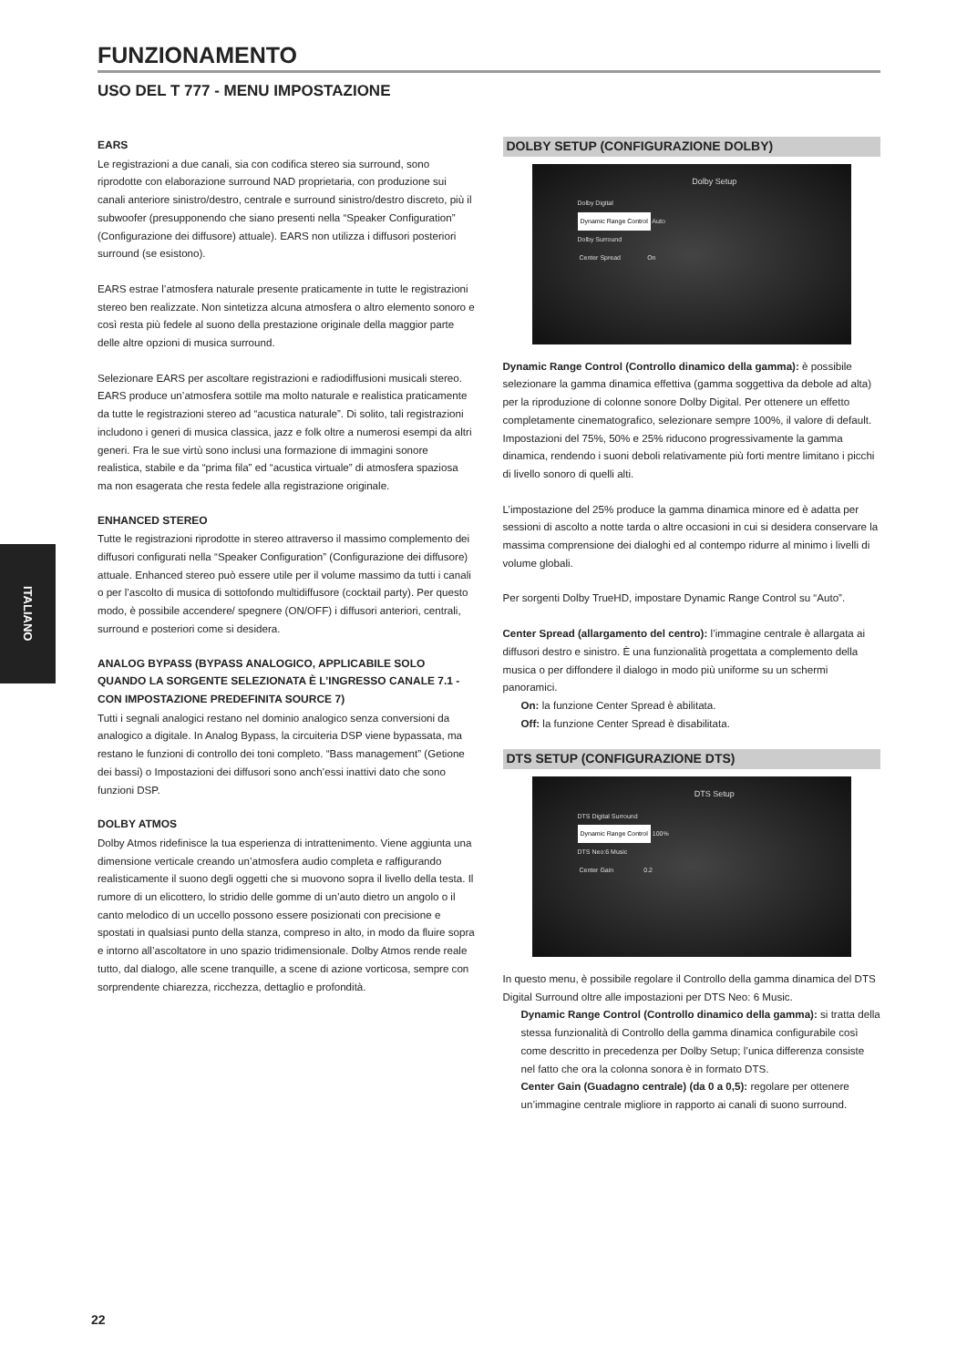ITALIANO
FUNZIONAMENTO
USO DEL T 777 - MENU IMPOSTAZIONE
EARS
Le registrazioni a due canali, sia con codifica stereo sia surround, sono riprodotte con elaborazione surround NAD proprietaria, con produzione sui canali anteriore sinistro/destro, centrale e surround sinistro/destro discreto, più il subwoofer (presupponendo che siano presenti nella “Speaker Configuration” (Configurazione dei diffusore) attuale). EARS non utilizza i diffusori posteriori surround (se esistono).
EARS estrae l’atmosfera naturale presente praticamente in tutte le registrazioni stereo ben realizzate. Non sintetizza alcuna atmosfera o altro elemento sonoro e così resta più fedele al suono della prestazione originale della maggior parte delle altre opzioni di musica surround.
Selezionare EARS per ascoltare registrazioni e radiodiffusioni musicali stereo. EARS produce un’atmosfera sottile ma molto naturale e realistica praticamente da tutte le registrazioni stereo ad “acustica naturale”. Di solito, tali registrazioni includono i generi di musica classica, jazz e folk oltre a numerosi esempi da altri generi. Fra le sue virtù sono inclusi una formazione di immagini sonore realistica, stabile e da “prima fila” ed “acustica virtuale” di atmosfera spaziosa ma non esagerata che resta fedele alla registrazione originale.
ENHANCED STEREO
Tutte le registrazioni riprodotte in stereo attraverso il massimo complemento dei diffusori configurati nella “Speaker Configuration” (Configurazione dei diffusore) attuale. Enhanced stereo può essere utile per il volume massimo da tutti i canali o per l’ascolto di musica di sottofondo multidiffusore (cocktail party). Per questo modo, è possibile accendere/ spegnere (ON/OFF) i diffusori anteriori, centrali, surround e posteriori come si desidera.
ANALOG BYPASS (BYPASS ANALOGICO, APPLICABILE SOLO QUANDO LA SORGENTE SELEZIONATA È L’INGRESSO CANALE 7.1 - CON IMPOSTAZIONE PREDEFINITA SOURCE 7)
Tutti i segnali analogici restano nel dominio analogico senza conversioni da analogico a digitale. In Analog Bypass, la circuiteria DSP viene bypassata, ma restano le funzioni di controllo dei toni completo. “Bass management” (Getione dei bassi) o Impostazioni dei diffusori sono anch’essi inattivi dato che sono funzioni DSP.
DOLBY ATMOS
Dolby Atmos ridefinisce la tua esperienza di intrattenimento. Viene aggiunta una dimensione verticale creando un’atmosfera audio completa e raffigurando realisticamente il suono degli oggetti che si muovono sopra il livello della testa. Il rumore di un elicottero, lo stridio delle gomme di un’auto dietro un angolo o il canto melodico di un uccello possono essere posizionati con precisione e spostati in qualsiasi punto della stanza, compreso in alto, in modo da fluire sopra e intorno all’ascoltatore in uno spazio tridimensionale. Dolby Atmos rende reale tutto, dal dialogo, alle scene tranquille, a scene di azione vorticosa, sempre con sorprendente chiarezza, ricchezza, dettaglio e profondità.
DOLBY SETUP (CONFIGURAZIONE DOLBY)
Dolby Setup
Dolby Digital
Dynamic Range Control Auto
Dolby Surround
Center Spread On
Dynamic Range Control (Controllo dinamico della gamma): è possibile selezionare la gamma dinamica effettiva (gamma soggettiva da debole ad alta) per la riproduzione di colonne sonore Dolby Digital. Per ottenere un effetto completamente cinematografico, selezionare sempre 100%, il valore di default. Impostazioni del 75%, 50% e 25% riducono progressivamente la gamma dinamica, rendendo i suoni deboli relativamente più forti mentre limitano i picchi di livello sonoro di quelli alti.
L’impostazione del 25% produce la gamma dinamica minore ed è adatta per sessioni di ascolto a notte tarda o altre occasioni in cui si desidera conservare la massima comprensione dei dialoghi ed al contempo ridurre al minimo i livelli di volume globali.
Per sorgenti Dolby TrueHD, impostare Dynamic Range Control su “Auto”.
Center Spread (allargamento del centro): l’immagine centrale è allargata ai diffusori destro e sinistro. È una funzionalità progettata a complemento della musica o per diffondere il dialogo in modo più uniforme su un schermi panoramici.
On: la funzione Center Spread è abilitata.
Off: la funzione Center Spread è disabilitata.
DTS SETUP (CONFIGURAZIONE DTS)
DTS Setup
DTS Digital Surround
Dynamic Range Control 100%
DTS Neo:6 Music
Center Gain 0.2
In questo menu, è possibile regolare il Controllo della gamma dinamica del DTS Digital Surround oltre alle impostazioni per DTS Neo: 6 Music.
Dynamic Range Control (Controllo dinamico della gamma): si tratta della stessa funzionalità di Controllo della gamma dinamica configurabile così come descritto in precedenza per Dolby Setup; l’unica differenza consiste nel fatto che ora la colonna sonora è in formato DTS.
Center Gain (Guadagno centrale) (da 0 a 0,5): regolare per ottenere un’immagine centrale migliore in rapporto ai canali di suono surround.
22